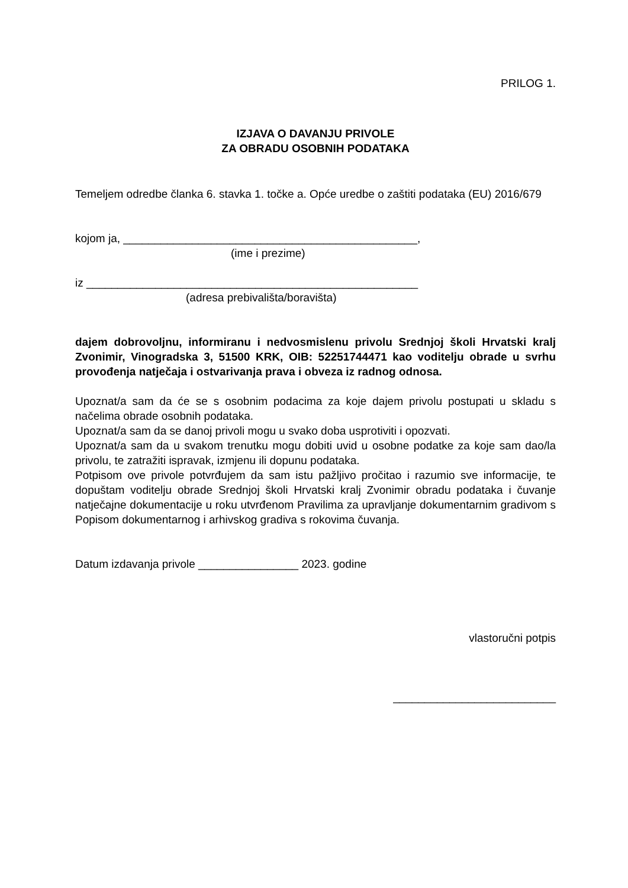PRILOG 1.
IZJAVA O DAVANJU PRIVOLE
ZA OBRADU OSOBNIH PODATAKA
Temeljem odredbe članka 6. stavka 1. točke a. Opće uredbe o zaštiti podataka (EU) 2016/679
kojom ja, _______________________________________________,
(ime i prezime)
iz _____________________________________________________
(adresa prebivališta/boravišta)
dajem dobrovoljnu, informiranu i nedvosmislenu privolu Srednjoj školi Hrvatski kralj Zvonimir, Vinogradska 3, 51500 KRK, OIB: 52251744471 kao voditelju obrade u svrhu provođenja natječaja i ostvarivanja prava i obveza iz radnog odnosa.
Upoznat/a sam da će se s osobnim podacima za koje dajem privolu postupati u skladu s načelima obrade osobnih podataka.
Upoznat/a sam da se danoj privoli mogu u svako doba usprotiviti i opozvati.
Upoznat/a sam da u svakom trenutku mogu dobiti uvid u osobne podatke za koje sam dao/la privolu, te zatražiti ispravak, izmjenu ili dopunu podataka.
Potpisom ove privole potvrđujem da sam istu pažljivo pročitao i razumio sve informacije, te dopuštam voditelju obrade Srednjoj školi Hrvatski kralj Zvonimir obradu podataka i čuvanje natječajne dokumentacije u roku utvrđenom Pravilima za upravljanje dokumentarnim gradivom s Popisom dokumentarnog i arhivskog gradiva s rokovima čuvanja.
Datum izdavanja privole ________________ 2023. godine
vlastoručni potpis
__________________________